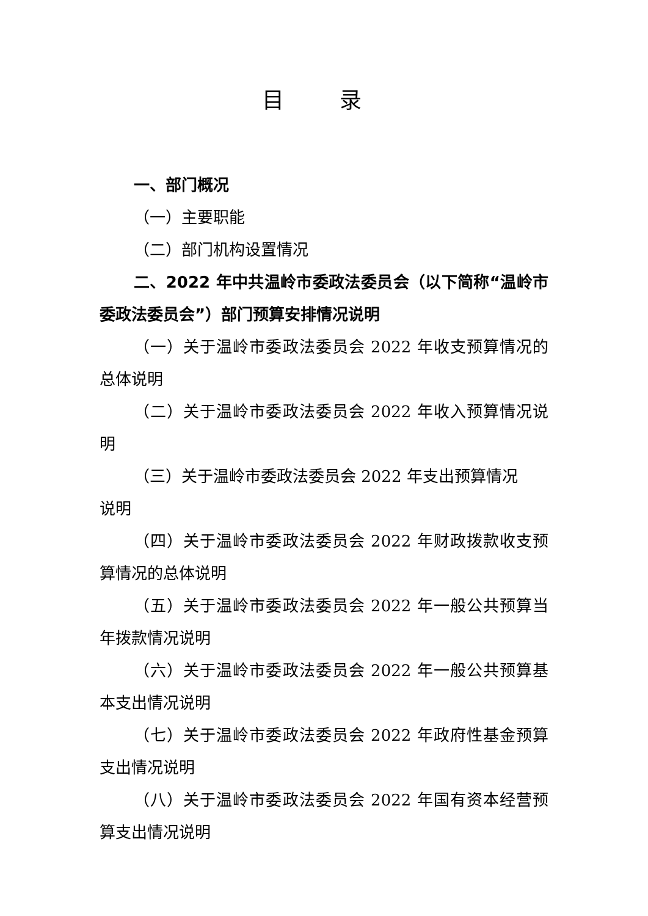目 录
一、部门概况
（一）主要职能
（二）部门机构设置情况
二、2022 年中共温岭市委政法委员会（以下简称“温岭市委政法委员会”）部门预算安排情况说明
（一）关于温岭市委政法委员会 2022 年收支预算情况的总体说明
（二）关于温岭市委政法委员会 2022 年收入预算情况说明
（三）关于温岭市委政法委员会 2022 年支出预算情况
说明
（四）关于温岭市委政法委员会 2022 年财政拨款收支预算情况的总体说明
（五）关于温岭市委政法委员会 2022 年一般公共预算当年拨款情况说明
（六）关于温岭市委政法委员会 2022 年一般公共预算基本支出情况说明
（七）关于温岭市委政法委员会 2022 年政府性基金预算支出情况说明
（八）关于温岭市委政法委员会 2022 年国有资本经营预算支出情况说明